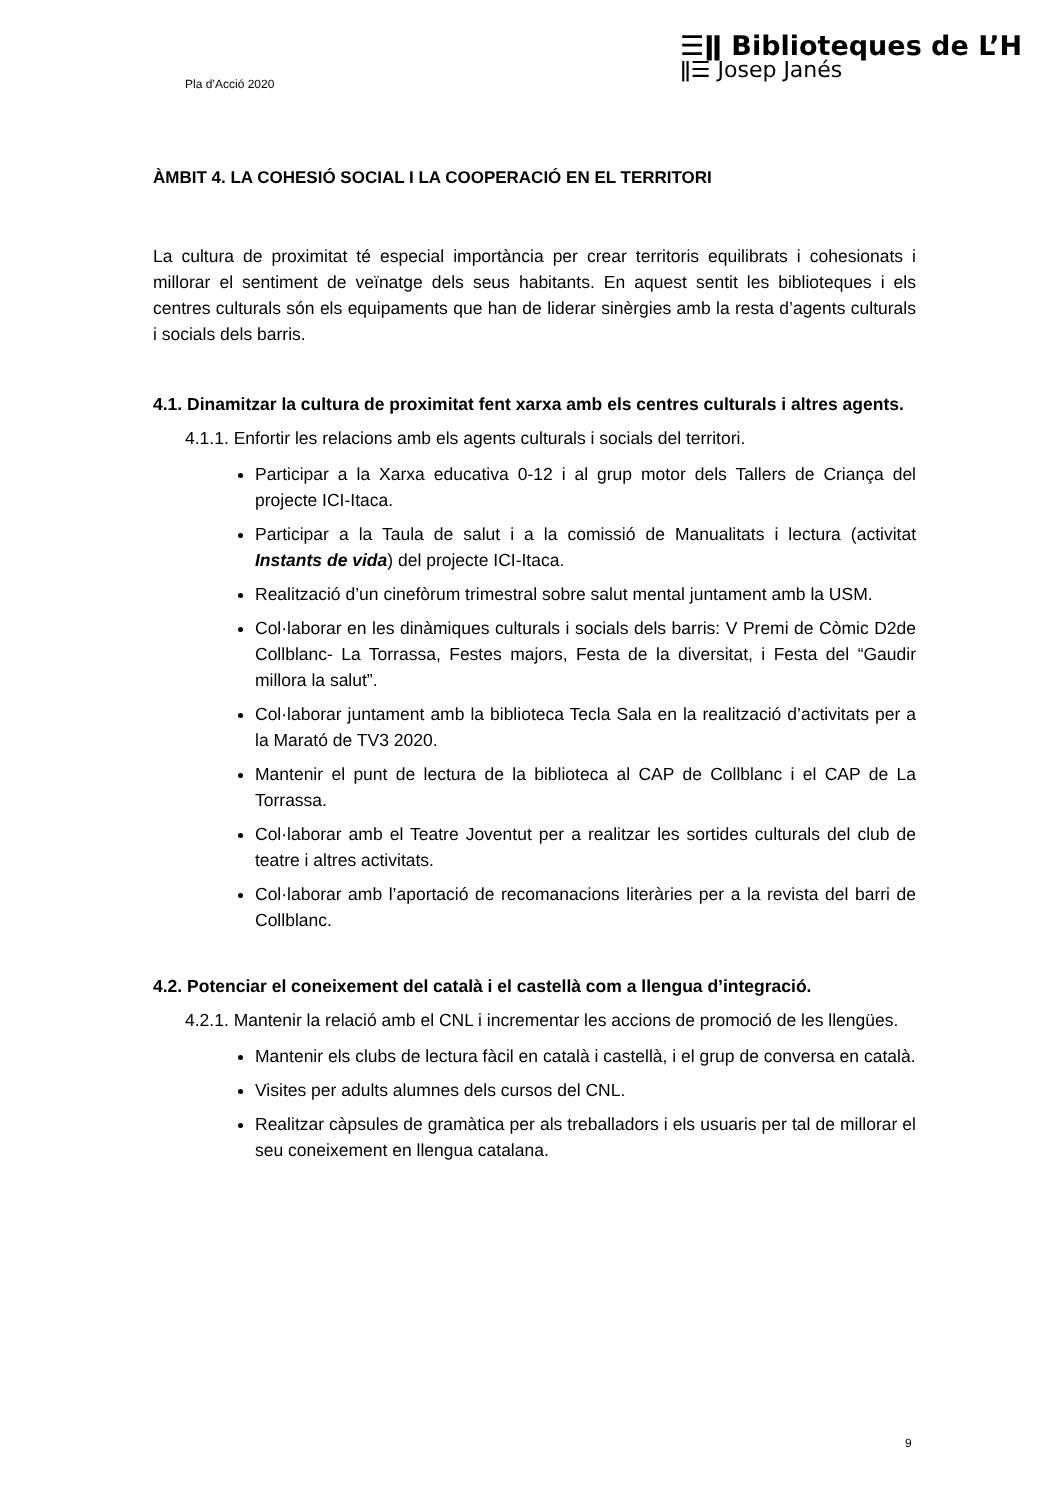Pla d’Acció 2020
☰ǁ Biblioteques de L’H
ǁ☰ Josep Janés
ÀMBIT 4. LA COHESIÓ SOCIAL I LA COOPERACIÓ EN EL TERRITORI
La cultura de proximitat té especial importància per crear territoris equilibrats i cohesionats i millorar el sentiment de veïnatge dels seus habitants. En aquest sentit les biblioteques i els centres culturals són els equipaments que han de liderar sinèrgies amb la resta d’agents culturals i socials dels barris.
4.1. Dinamitzar la cultura de proximitat fent xarxa amb els centres culturals i altres agents.
4.1.1. Enfortir les relacions amb els agents culturals i socials del territori.
Participar a la Xarxa educativa 0-12 i al grup motor dels Tallers de Criança del projecte ICI-Itaca.
Participar a la Taula de salut i a la comissió de Manualitats i lectura (activitat Instants de vida) del projecte ICI-Itaca.
Realització d’un cinefòrum trimestral sobre salut mental juntament amb la USM.
Col·laborar en les dinàmiques culturals i socials dels barris: V Premi de Còmic D2de Collblanc- La Torrassa, Festes majors, Festa de la diversitat, i Festa del “Gaudir millora la salut”.
Col·laborar juntament amb la biblioteca Tecla Sala en la realització d’activitats per a la Marató de TV3 2020.
Mantenir el punt de lectura de la biblioteca al CAP de Collblanc i el CAP de La Torrassa.
Col·laborar amb el Teatre Joventut per a realitzar les sortides culturals del club de teatre i altres activitats.
Col·laborar amb l’aportació de recomanacions literàries per a la revista del barri de Collblanc.
4.2. Potenciar el coneixement del català i el castellà com a llengua d’integració.
4.2.1. Mantenir la relació amb el CNL i incrementar les accions de promoció de les llengües.
Mantenir els clubs de lectura fàcil en català i castellà, i el grup de conversa en català.
Visites per adults alumnes dels cursos del CNL.
Realitzar càpsules de gramàtica per als treballadors i els usuaris per tal de millorar el seu coneixement en llengua catalana.
9